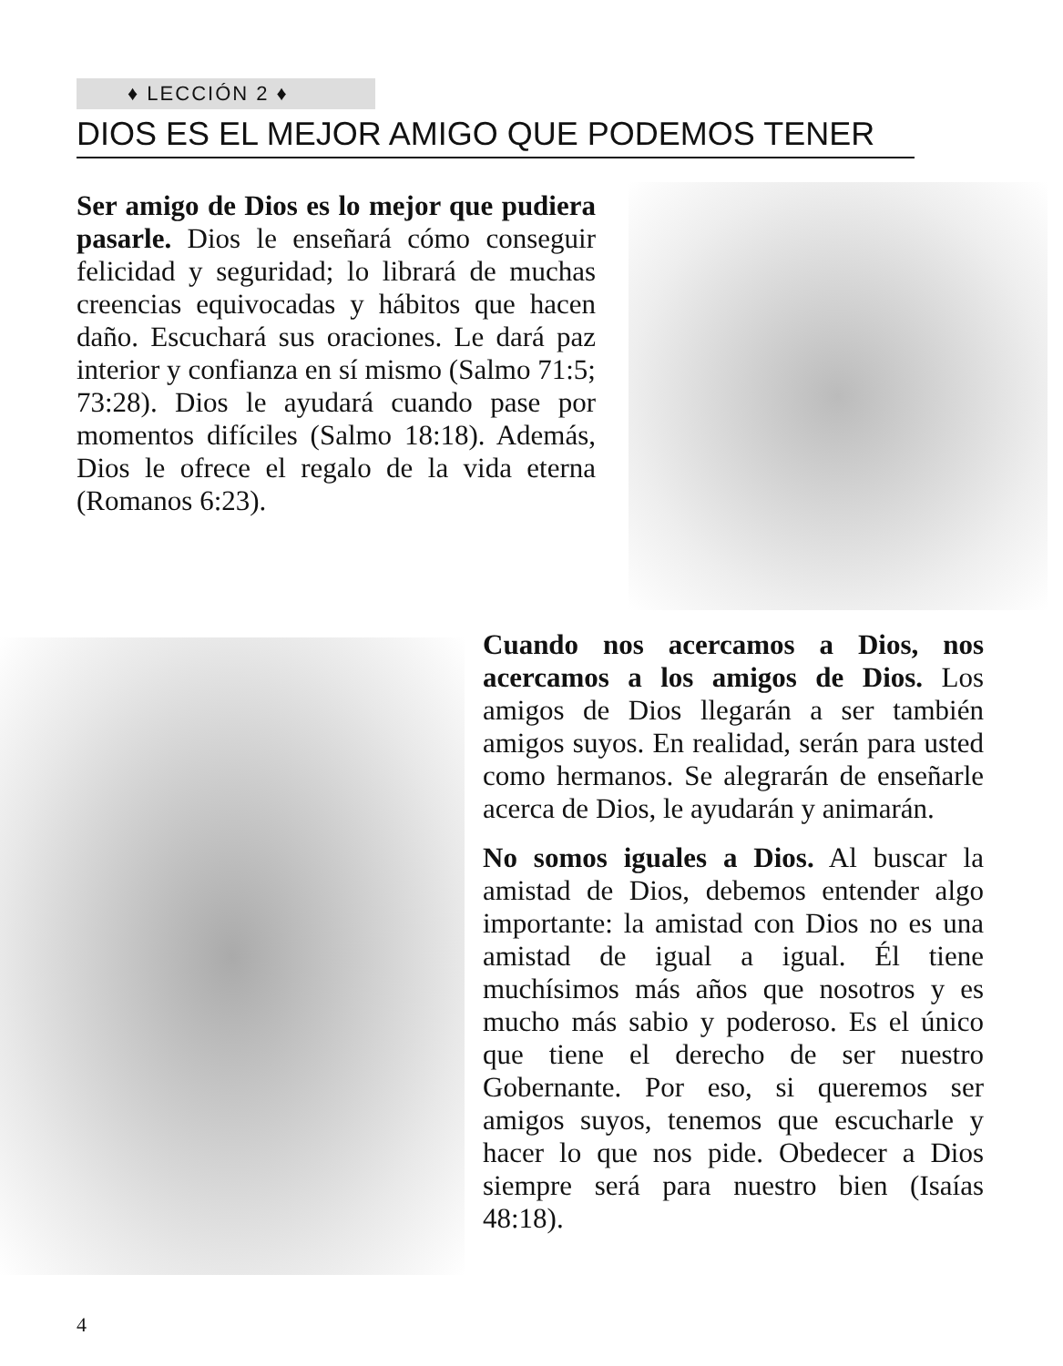♦ LECCIÓN 2 ♦
DIOS ES EL MEJOR AMIGO QUE PODEMOS TENER
Ser amigo de Dios es lo mejor que pudiera pasarle. Dios le enseñará cómo conseguir felicidad y seguridad; lo librará de muchas creencias equivocadas y hábitos que hacen daño. Escuchará sus oraciones. Le dará paz interior y confianza en sí mismo (Salmo 71:5; 73:28). Dios le ayudará cuando pase por momentos difíciles (Salmo 18:18). Además, Dios le ofrece el regalo de la vida eterna (Romanos 6:23).
Cuando nos acercamos a Dios, nos acercamos a los amigos de Dios. Los amigos de Dios llegarán a ser también amigos suyos. En realidad, serán para usted como hermanos. Se alegrarán de enseñarle acerca de Dios, le ayudarán y animarán.
No somos iguales a Dios. Al buscar la amistad de Dios, debemos entender algo importante: la amistad con Dios no es una amistad de igual a igual. Él tiene muchísimos más años que nosotros y es mucho más sabio y poderoso. Es el único que tiene el derecho de ser nuestro Gobernante. Por eso, si queremos ser amigos suyos, tenemos que escucharle y hacer lo que nos pide. Obedecer a Dios siempre será para nuestro bien (Isaías 48:18).
4